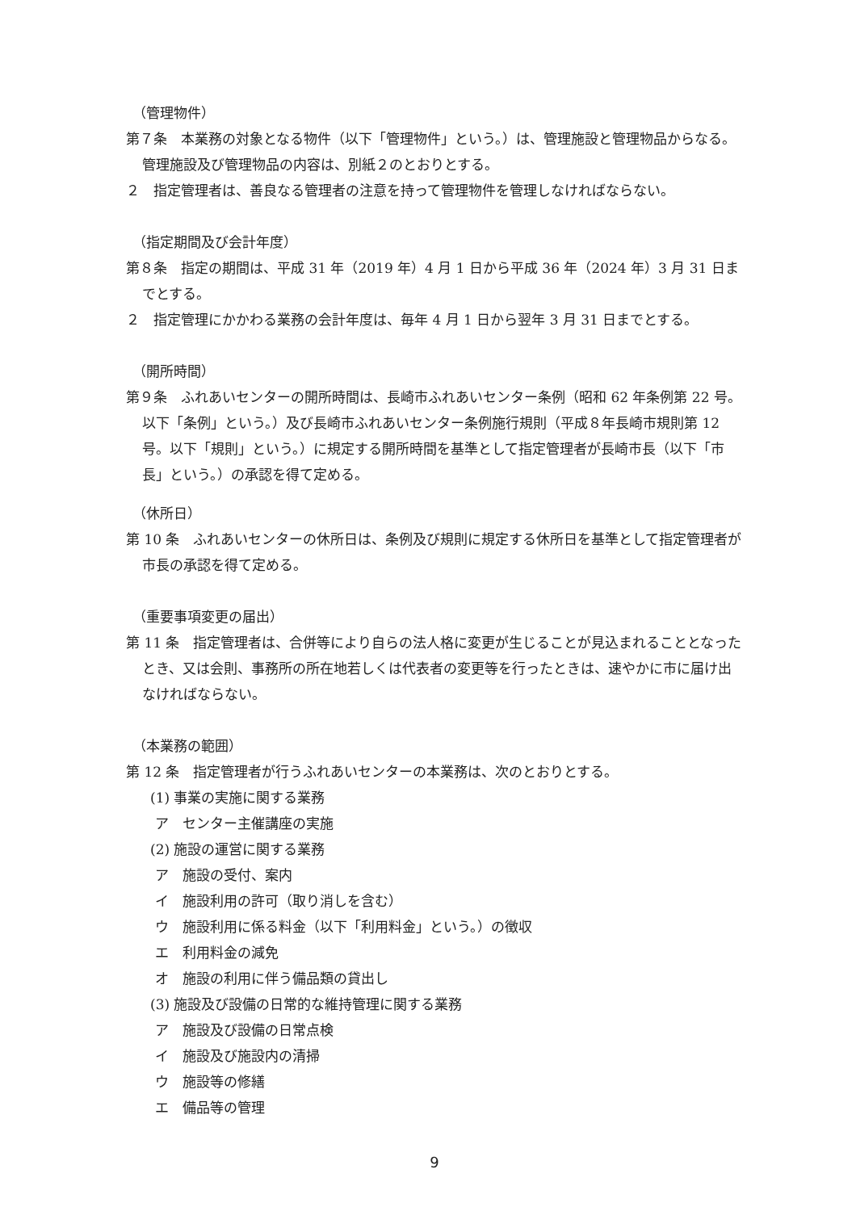（管理物件）
第７条　本業務の対象となる物件（以下「管理物件」という。）は、管理施設と管理物品からなる。管理施設及び管理物品の内容は、別紙２のとおりとする。
２　指定管理者は、善良なる管理者の注意を持って管理物件を管理しなければならない。
（指定期間及び会計年度）
第８条　指定の期間は、平成 31 年（2019 年）4 月 1 日から平成 36 年（2024 年）3 月 31 日までとする。
２　指定管理にかかわる業務の会計年度は、毎年 4 月 1 日から翌年 3 月 31 日までとする。
（開所時間）
第９条　ふれあいセンターの開所時間は、長崎市ふれあいセンター条例（昭和 62 年条例第 22 号。以下「条例」という。）及び長崎市ふれあいセンター条例施行規則（平成８年長崎市規則第 12 号。以下「規則」という。）に規定する開所時間を基準として指定管理者が長崎市長（以下「市長」という。）の承認を得て定める。
（休所日）
第 10 条　ふれあいセンターの休所日は、条例及び規則に規定する休所日を基準として指定管理者が市長の承認を得て定める。
（重要事項変更の届出）
第 11 条　指定管理者は、合併等により自らの法人格に変更が生じることが見込まれることとなったとき、又は会則、事務所の所在地若しくは代表者の変更等を行ったときは、速やかに市に届け出なければならない。
（本業務の範囲）
第 12 条　指定管理者が行うふれあいセンターの本業務は、次のとおりとする。
(1) 事業の実施に関する業務
ア　センター主催講座の実施
(2) 施設の運営に関する業務
ア　施設の受付、案内
イ　施設利用の許可（取り消しを含む）
ウ　施設利用に係る料金（以下「利用料金」という。）の徴収
エ　利用料金の減免
オ　施設の利用に伴う備品類の貸出し
(3) 施設及び設備の日常的な維持管理に関する業務
ア　施設及び設備の日常点検
イ　施設及び施設内の清掃
ウ　施設等の修繕
エ　備品等の管理
9